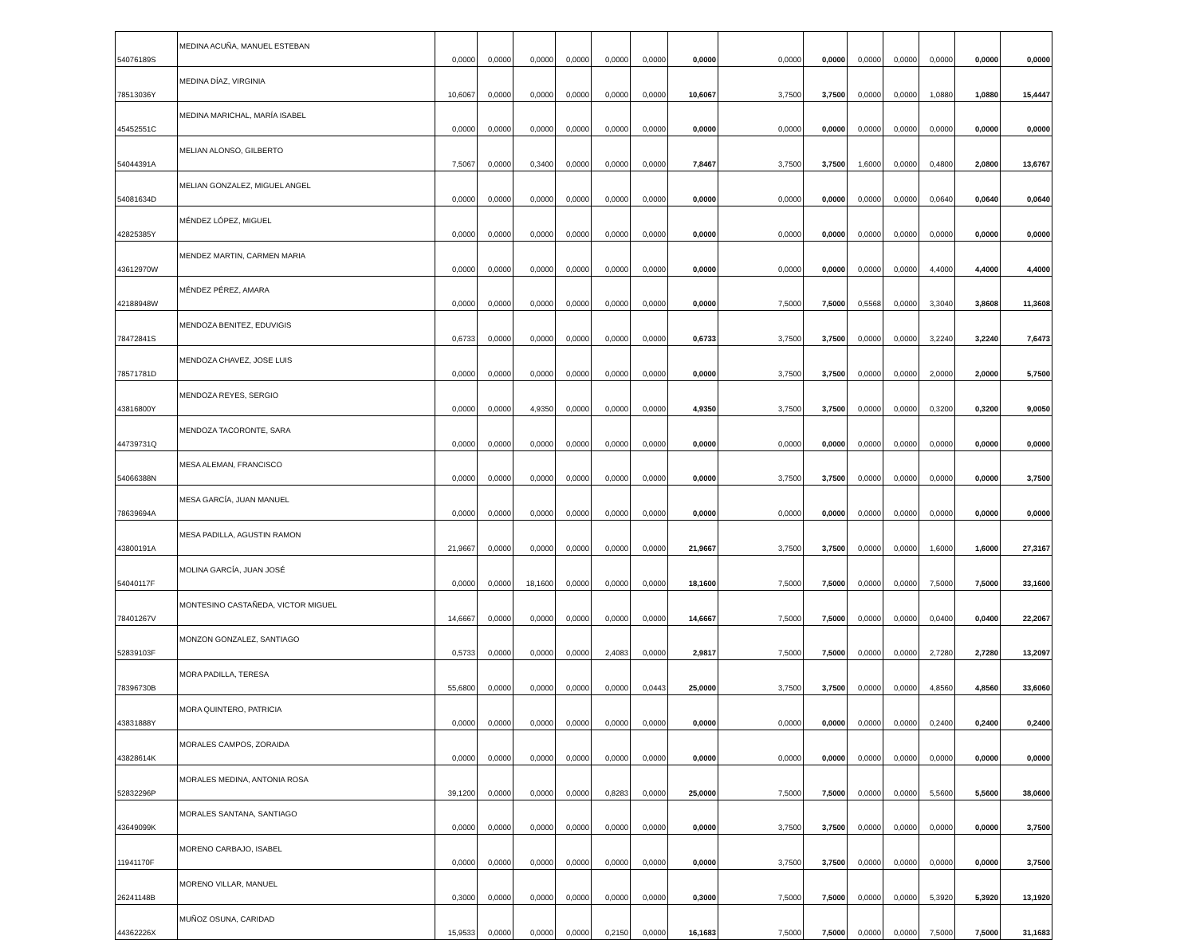| 54076189S | MEDINA ACUÑA, MANUEL ESTEBAN | 0,0000 | 0,0000 | 0,0000 | 0,0000 | 0,0000 | 0,0000 | 0,0000 | 0,0000 | 0,0000 | 0,0000 | 0,0000 | 0,0000 | 0,0000 | 0,0000 |
| 78513036Y | MEDINA DÍAZ, VIRGINIA | 10,6067 | 0,0000 | 0,0000 | 0,0000 | 0,0000 | 0,0000 | 10,6067 | 3,7500 | 3,7500 | 0,0000 | 0,0000 | 1,0880 | 1,0880 | 15,4447 |
| 45452551C | MEDINA MARICHAL, MARÍA ISABEL | 0,0000 | 0,0000 | 0,0000 | 0,0000 | 0,0000 | 0,0000 | 0,0000 | 0,0000 | 0,0000 | 0,0000 | 0,0000 | 0,0000 | 0,0000 | 0,0000 |
| 54044391A | MELIAN ALONSO, GILBERTO | 7,5067 | 0,0000 | 0,3400 | 0,0000 | 0,0000 | 0,0000 | 7,8467 | 3,7500 | 3,7500 | 1,6000 | 0,0000 | 0,4800 | 2,0800 | 13,6767 |
| 54081634D | MELIAN GONZALEZ, MIGUEL ANGEL | 0,0000 | 0,0000 | 0,0000 | 0,0000 | 0,0000 | 0,0000 | 0,0000 | 0,0000 | 0,0000 | 0,0000 | 0,0000 | 0,0640 | 0,0640 | 0,0640 |
| 42825385Y | MÉNDEZ LÓPEZ, MIGUEL | 0,0000 | 0,0000 | 0,0000 | 0,0000 | 0,0000 | 0,0000 | 0,0000 | 0,0000 | 0,0000 | 0,0000 | 0,0000 | 0,0000 | 0,0000 | 0,0000 |
| 43612970W | MENDEZ MARTIN, CARMEN MARIA | 0,0000 | 0,0000 | 0,0000 | 0,0000 | 0,0000 | 0,0000 | 0,0000 | 0,0000 | 0,0000 | 0,0000 | 0,0000 | 4,4000 | 4,4000 | 4,4000 |
| 42188948W | MÉNDEZ PÉREZ, AMARA | 0,0000 | 0,0000 | 0,0000 | 0,0000 | 0,0000 | 0,0000 | 0,0000 | 7,5000 | 7,5000 | 0,5568 | 0,0000 | 3,3040 | 3,8608 | 11,3608 |
| 78472841S | MENDOZA BENITEZ, EDUVIGIS | 0,6733 | 0,0000 | 0,0000 | 0,0000 | 0,0000 | 0,0000 | 0,6733 | 3,7500 | 3,7500 | 0,0000 | 0,0000 | 3,2240 | 3,2240 | 7,6473 |
| 78571781D | MENDOZA CHAVEZ, JOSE LUIS | 0,0000 | 0,0000 | 0,0000 | 0,0000 | 0,0000 | 0,0000 | 0,0000 | 3,7500 | 3,7500 | 0,0000 | 0,0000 | 2,0000 | 2,0000 | 5,7500 |
| 43816800Y | MENDOZA REYES, SERGIO | 0,0000 | 0,0000 | 4,9350 | 0,0000 | 0,0000 | 0,0000 | 4,9350 | 3,7500 | 3,7500 | 0,0000 | 0,0000 | 0,3200 | 0,3200 | 9,0050 |
| 44739731Q | MENDOZA TACORONTE, SARA | 0,0000 | 0,0000 | 0,0000 | 0,0000 | 0,0000 | 0,0000 | 0,0000 | 0,0000 | 0,0000 | 0,0000 | 0,0000 | 0,0000 | 0,0000 | 0,0000 |
| 54066388N | MESA ALEMAN, FRANCISCO | 0,0000 | 0,0000 | 0,0000 | 0,0000 | 0,0000 | 0,0000 | 0,0000 | 3,7500 | 3,7500 | 0,0000 | 0,0000 | 0,0000 | 0,0000 | 3,7500 |
| 78639694A | MESA GARCÍA, JUAN MANUEL | 0,0000 | 0,0000 | 0,0000 | 0,0000 | 0,0000 | 0,0000 | 0,0000 | 0,0000 | 0,0000 | 0,0000 | 0,0000 | 0,0000 | 0,0000 | 0,0000 |
| 43800191A | MESA PADILLA, AGUSTIN RAMON | 21,9667 | 0,0000 | 0,0000 | 0,0000 | 0,0000 | 0,0000 | 21,9667 | 3,7500 | 3,7500 | 0,0000 | 0,0000 | 1,6000 | 1,6000 | 27,3167 |
| 54040117F | MOLINA GARCÍA, JUAN JOSÉ | 0,0000 | 0,0000 | 18,1600 | 0,0000 | 0,0000 | 0,0000 | 18,1600 | 7,5000 | 7,5000 | 0,0000 | 0,0000 | 7,5000 | 7,5000 | 33,1600 |
| 78401267V | MONTESINO CASTAÑEDA, VICTOR MIGUEL | 14,6667 | 0,0000 | 0,0000 | 0,0000 | 0,0000 | 0,0000 | 14,6667 | 7,5000 | 7,5000 | 0,0000 | 0,0000 | 0,0400 | 0,0400 | 22,2067 |
| 52839103F | MONZON GONZALEZ, SANTIAGO | 0,5733 | 0,0000 | 0,0000 | 0,0000 | 2,4083 | 0,0000 | 2,9817 | 7,5000 | 7,5000 | 0,0000 | 0,0000 | 2,7280 | 2,7280 | 13,2097 |
| 78396730B | MORA PADILLA, TERESA | 55,6800 | 0,0000 | 0,0000 | 0,0000 | 0,0000 | 0,0443 | 25,0000 | 3,7500 | 3,7500 | 0,0000 | 0,0000 | 4,8560 | 4,8560 | 33,6060 |
| 43831888Y | MORA QUINTERO, PATRICIA | 0,0000 | 0,0000 | 0,0000 | 0,0000 | 0,0000 | 0,0000 | 0,0000 | 0,0000 | 0,0000 | 0,0000 | 0,0000 | 0,2400 | 0,2400 | 0,2400 |
| 43828614K | MORALES CAMPOS, ZORAIDA | 0,0000 | 0,0000 | 0,0000 | 0,0000 | 0,0000 | 0,0000 | 0,0000 | 0,0000 | 0,0000 | 0,0000 | 0,0000 | 0,0000 | 0,0000 | 0,0000 |
| 52832296P | MORALES MEDINA, ANTONIA ROSA | 39,1200 | 0,0000 | 0,0000 | 0,0000 | 0,8283 | 0,0000 | 25,0000 | 7,5000 | 7,5000 | 0,0000 | 0,0000 | 5,5600 | 5,5600 | 38,0600 |
| 43649099K | MORALES SANTANA, SANTIAGO | 0,0000 | 0,0000 | 0,0000 | 0,0000 | 0,0000 | 0,0000 | 0,0000 | 3,7500 | 3,7500 | 0,0000 | 0,0000 | 0,0000 | 0,0000 | 3,7500 |
| 11941170F | MORENO CARBAJO, ISABEL | 0,0000 | 0,0000 | 0,0000 | 0,0000 | 0,0000 | 0,0000 | 0,0000 | 3,7500 | 3,7500 | 0,0000 | 0,0000 | 0,0000 | 0,0000 | 3,7500 |
| 26241148B | MORENO VILLAR, MANUEL | 0,3000 | 0,0000 | 0,0000 | 0,0000 | 0,0000 | 0,0000 | 0,3000 | 7,5000 | 7,5000 | 0,0000 | 0,0000 | 5,3920 | 5,3920 | 13,1920 |
| 44362226X | MUÑOZ OSUNA, CARIDAD | 15,9533 | 0,0000 | 0,0000 | 0,0000 | 0,2150 | 0,0000 | 16,1683 | 7,5000 | 7,5000 | 0,0000 | 0,0000 | 7,5000 | 7,5000 | 31,1683 |